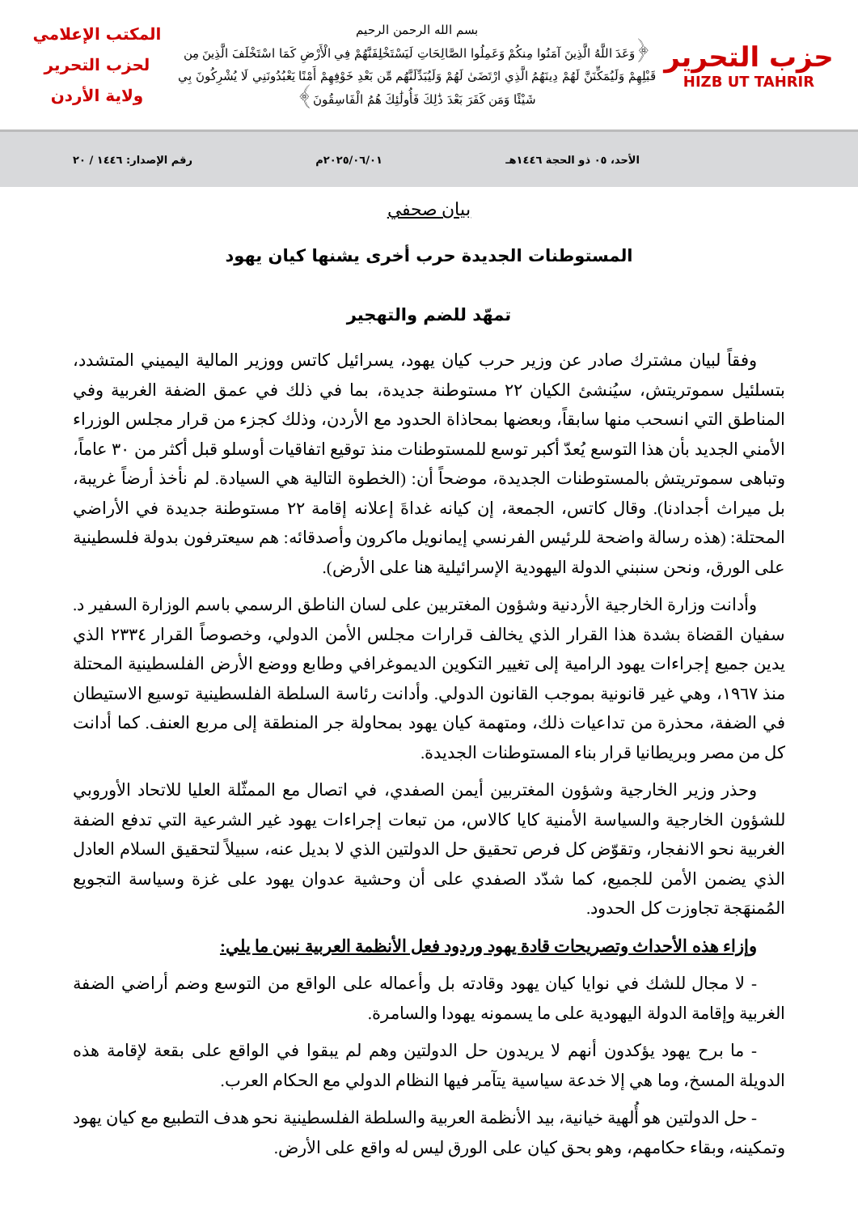حزب التحرير
HIZB UT TAHRIR
بسم الله الرحمن الرحيم
﴿وَعَدَ اللَّهُ الَّذِينَ آمَنُوا مِنكُمْ وَعَمِلُوا الصَّالِحَاتِ لَيَسْتَخْلِفَنَّهُمْ فِي الْأَرْضِ كَمَا اسْتَخْلَفَ الَّذِينَ مِن قَبْلِهِمْ وَلَيُمَكِّنَنَّ لَهُمْ دِينَهُمُ الَّذِي ارْتَضَىٰ لَهُمْ وَلَيُبَدِّلَنَّهُم مِّن بَعْدِ خَوْفِهِمْ أَمْنًا يَعْبُدُونَنِي لَا يُشْرِكُونَ بِي شَيْئًا وَمَن كَفَرَ بَعْدَ ذَٰلِكَ فَأُولَٰئِكَ هُمُ الْفَاسِقُونَ﴾
المكتب الإعلامي
لحزب التحرير
ولاية الأردن
الأحد، ٠٥ ذو الحجة ١٤٤٦هـ ٢٠٢٥/٠٦/٠١م رقم الإصدار: ١٤٤٦ / ٢٠
بيان صحفي
المستوطنات الجديدة حرب أخرى يشنها كيان يهود
تمهّد للضم والتهجير
وفقاً لبيان مشترك صادر عن وزير حرب كيان يهود، يسرائيل كاتس ووزير المالية اليميني المتشدد، بتسلئيل سموتريتش، سيُنشئ الكيان ٢٢ مستوطنة جديدة، بما في ذلك في عمق الضفة الغربية وفي المناطق التي انسحب منها سابقاً، وبعضها بمحاذاة الحدود مع الأردن، وذلك كجزء من قرار مجلس الوزراء الأمني الجديد بأن هذا التوسع يُعدّ أكبر توسع للمستوطنات منذ توقيع اتفاقيات أوسلو قبل أكثر من ٣٠ عاماً، وتباهى سموتريتش بالمستوطنات الجديدة، موضحاً أن: (الخطوة التالية هي السيادة. لم نأخذ أرضاً غريبة، بل ميراث أجدادنا). وقال كاتس، الجمعة، إن كيانه غداةَ إعلانه إقامة ٢٢ مستوطنة جديدة في الأراضي المحتلة: (هذه رسالة واضحة للرئيس الفرنسي إيمانويل ماكرون وأصدقائه: هم سيعترفون بدولة فلسطينية على الورق، ونحن سنبني الدولة اليهودية الإسرائيلية هنا على الأرض).
وأدانت وزارة الخارجية الأردنية وشؤون المغتربين على لسان الناطق الرسمي باسم الوزارة السفير د. سفيان القضاة بشدة هذا القرار الذي يخالف قرارات مجلس الأمن الدولي، وخصوصاً القرار ٢٣٣٤ الذي يدين جميع إجراءات يهود الرامية إلى تغيير التكوين الديموغرافي وطابع ووضع الأرض الفلسطينية المحتلة منذ ١٩٦٧، وهي غير قانونية بموجب القانون الدولي. وأدانت رئاسة السلطة الفلسطينية توسيع الاستيطان في الضفة، محذرة من تداعيات ذلك، ومتهمة كيان يهود بمحاولة جر المنطقة إلى مربع العنف. كما أدانت كل من مصر وبريطانيا قرار بناء المستوطنات الجديدة.
وحذر وزير الخارجية وشؤون المغتربين أيمن الصفدي، في اتصال مع الممثّلة العليا للاتحاد الأوروبي للشؤون الخارجية والسياسة الأمنية كايا كالاس، من تبعات إجراءات يهود غير الشرعية التي تدفع الضفة الغربية نحو الانفجار، وتقوّض كل فرص تحقيق حل الدولتين الذي لا بديل عنه، سبيلاً لتحقيق السلام العادل الذي يضمن الأمن للجميع، كما شدّد الصفدي على أن وحشية عدوان يهود على غزة وسياسة التجويع المُمنهَجة تجاوزت كل الحدود.
وإزاء هذه الأحداث وتصريحات قادة يهود وردود فعل الأنظمة العربية نبين ما يلي:
- لا مجال للشك في نوايا كيان يهود وقادته بل وأعماله على الواقع من التوسع وضم أراضي الضفة الغربية وإقامة الدولة اليهودية على ما يسمونه يهودا والسامرة.
- ما برح يهود يؤكدون أنهم لا يريدون حل الدولتين وهم لم يبقوا في الواقع على بقعة لإقامة هذه الدويلة المسخ، وما هي إلا خدعة سياسية يتآمر فيها النظام الدولي مع الحكام العرب.
- حل الدولتين هو أُلهية خيانية، بيد الأنظمة العربية والسلطة الفلسطينية نحو هدف التطبيع مع كيان يهود وتمكينه، وبقاء حكامهم، وهو بحق كيان على الورق ليس له واقع على الأرض.